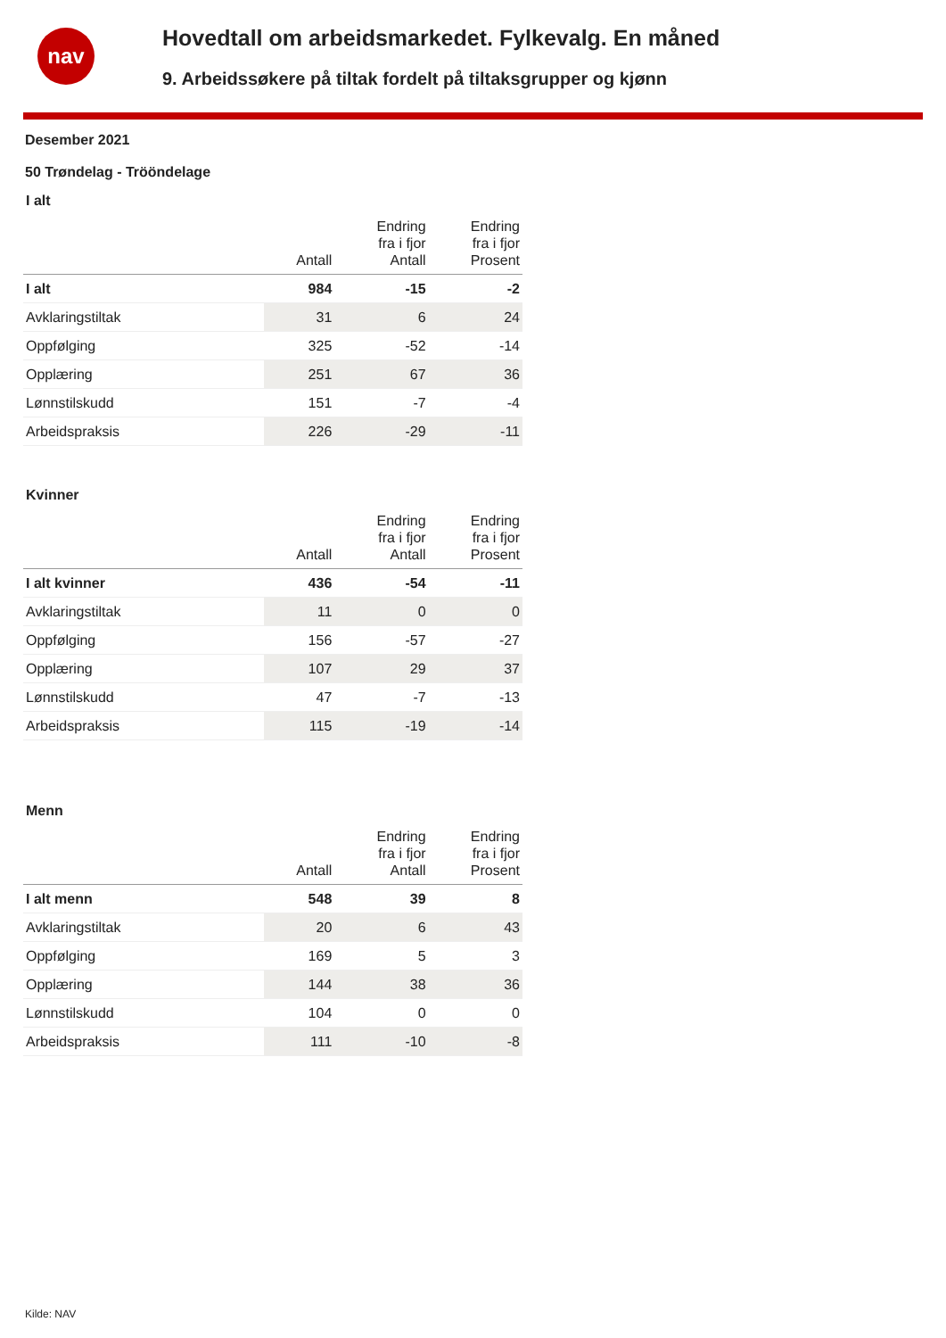nav
Hovedtall om arbeidsmarkedet. Fylkevalg. En måned
9. Arbeidssøkere på tiltak fordelt på tiltaksgrupper og kjønn
Desember 2021
50 Trøndelag - Trööndelage
I alt
| | Antall | Endring fra i fjor Antall | Endring fra i fjor Prosent |
| --- | --- | --- | --- |
| I alt | 984 | -15 | -2 |
| Avklaringstiltak | 31 | 6 | 24 |
| Oppfølging | 325 | -52 | -14 |
| Opplæring | 251 | 67 | 36 |
| Lønnstilskudd | 151 | -7 | -4 |
| Arbeidspraksis | 226 | -29 | -11 |
Kvinner
| | Antall | Endring fra i fjor Antall | Endring fra i fjor Prosent |
| --- | --- | --- | --- |
| I alt kvinner | 436 | -54 | -11 |
| Avklaringstiltak | 11 | 0 | 0 |
| Oppfølging | 156 | -57 | -27 |
| Opplæring | 107 | 29 | 37 |
| Lønnstilskudd | 47 | -7 | -13 |
| Arbeidspraksis | 115 | -19 | -14 |
Menn
| | Antall | Endring fra i fjor Antall | Endring fra i fjor Prosent |
| --- | --- | --- | --- |
| I alt menn | 548 | 39 | 8 |
| Avklaringstiltak | 20 | 6 | 43 |
| Oppfølging | 169 | 5 | 3 |
| Opplæring | 144 | 38 | 36 |
| Lønnstilskudd | 104 | 0 | 0 |
| Arbeidspraksis | 111 | -10 | -8 |
Kilde: NAV